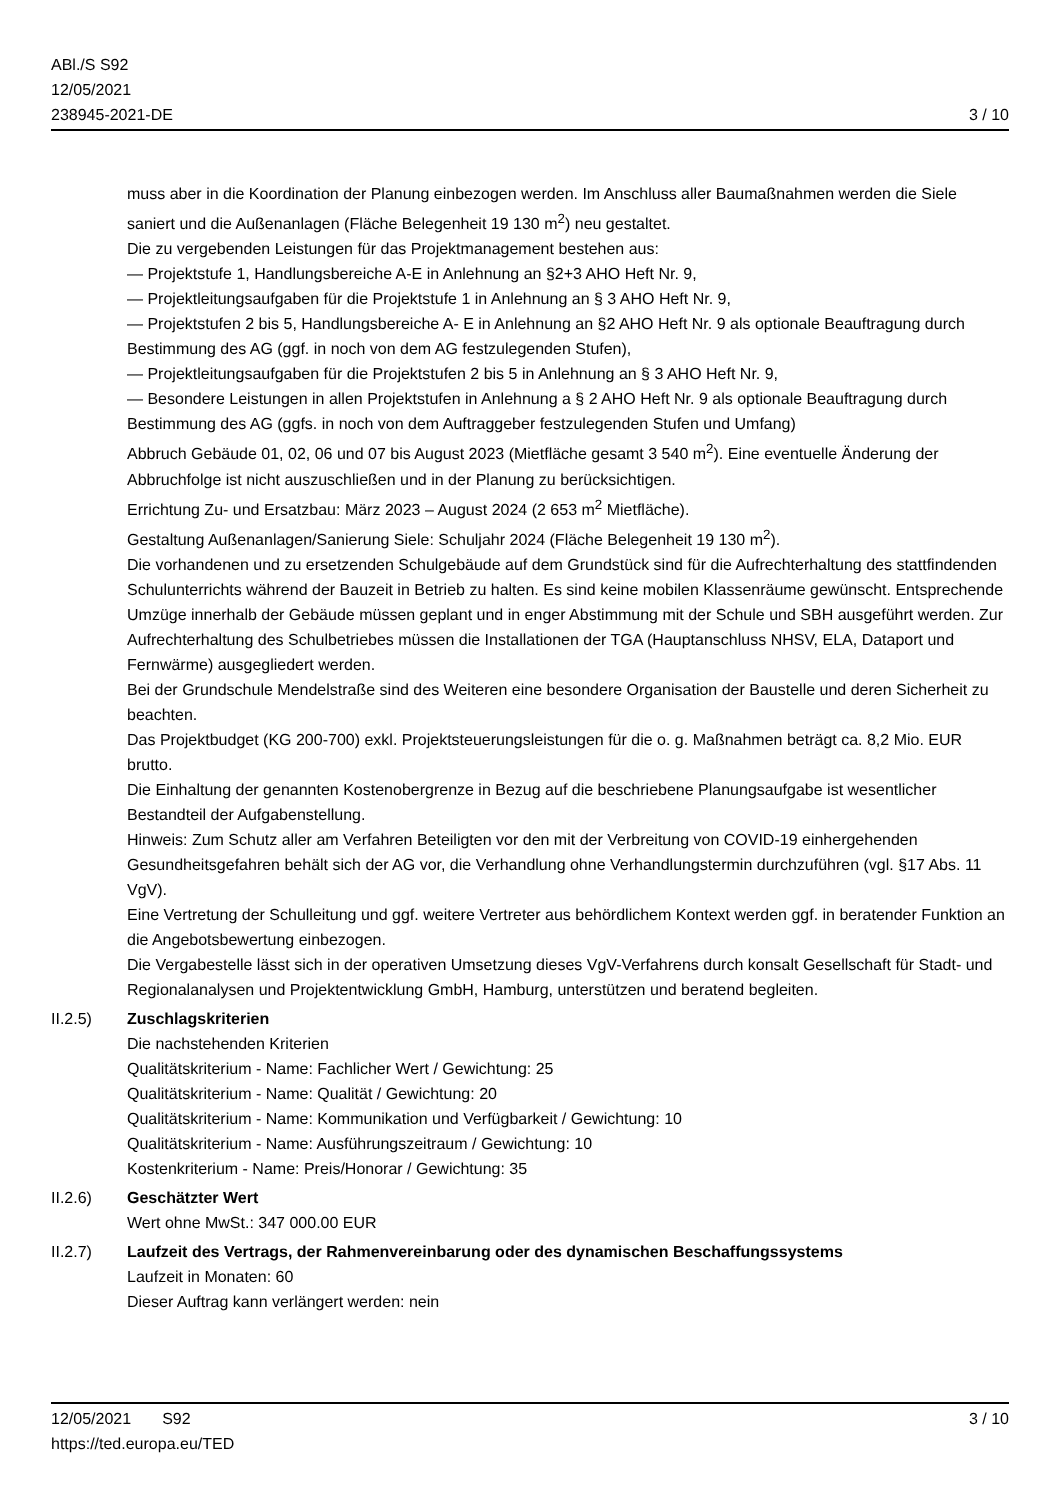ABl./S S92
12/05/2021
238945-2021-DE
3 / 10
muss aber in die Koordination der Planung einbezogen werden. Im Anschluss aller Baumaßnahmen werden die Siele saniert und die Außenanlagen (Fläche Belegenheit 19 130 m<sup>2</sup>) neu gestaltet.
Die zu vergebenden Leistungen für das Projektmanagement bestehen aus:
— Projektstufe 1, Handlungsbereiche A-E in Anlehnung an §2+3 AHO Heft Nr. 9,
— Projektleitungsaufgaben für die Projektstufe 1 in Anlehnung an § 3 AHO Heft Nr. 9,
— Projektstufen 2 bis 5, Handlungsbereiche A- E in Anlehnung an §2 AHO Heft Nr. 9 als optionale Beauftragung durch Bestimmung des AG (ggf. in noch von dem AG festzulegenden Stufen),
— Projektleitungsaufgaben für die Projektstufen 2 bis 5 in Anlehnung an § 3 AHO Heft Nr. 9,
— Besondere Leistungen in allen Projektstufen in Anlehnung a § 2 AHO Heft Nr. 9 als optionale Beauftragung durch Bestimmung des AG (ggfs. in noch von dem Auftraggeber festzulegenden Stufen und Umfang)
Abbruch Gebäude 01, 02, 06 und 07 bis August 2023 (Mietfläche gesamt 3 540 m<sup>2</sup>). Eine eventuelle Änderung der Abbruchfolge ist nicht auszuschließen und in der Planung zu berücksichtigen.
Errichtung Zu- und Ersatzbau: März 2023 – August 2024 (2 653 m<sup>2</sup> Mietfläche).
Gestaltung Außenanlagen/Sanierung Siele: Schuljahr 2024 (Fläche Belegenheit 19 130 m<sup>2</sup>).
Die vorhandenen und zu ersetzenden Schulgebäude auf dem Grundstück sind für die Aufrechterhaltung des stattfindenden Schulunterrichts während der Bauzeit in Betrieb zu halten. Es sind keine mobilen Klassenräume gewünscht. Entsprechende Umzüge innerhalb der Gebäude müssen geplant und in enger Abstimmung mit der Schule und SBH ausgeführt werden. Zur Aufrechterhaltung des Schulbetriebes müssen die Installationen der TGA (Hauptanschluss NHSV, ELA, Dataport und Fernwärme) ausgegliedert werden.
Bei der Grundschule Mendelstraße sind des Weiteren eine besondere Organisation der Baustelle und deren Sicherheit zu beachten.
Das Projektbudget (KG 200-700) exkl. Projektsteuerungsleistungen für die o. g. Maßnahmen beträgt ca. 8,2 Mio. EUR brutto.
Die Einhaltung der genannten Kostenobergrenze in Bezug auf die beschriebene Planungsaufgabe ist wesentlicher Bestandteil der Aufgabenstellung.
Hinweis: Zum Schutz aller am Verfahren Beteiligten vor den mit der Verbreitung von COVID-19 einhergehenden Gesundheitsgefahren behält sich der AG vor, die Verhandlung ohne Verhandlungstermin durchzuführen (vgl. §17 Abs. 11 VgV).
Eine Vertretung der Schulleitung und ggf. weitere Vertreter aus behördlichem Kontext werden ggf. in beratender Funktion an die Angebotsbewertung einbezogen.
Die Vergabestelle lässt sich in der operativen Umsetzung dieses VgV-Verfahrens durch konsalt Gesellschaft für Stadt- und Regionalanalysen und Projektentwicklung GmbH, Hamburg, unterstützen und beratend begleiten.
II.2.5) Zuschlagskriterien
Die nachstehenden Kriterien
Qualitätskriterium - Name: Fachlicher Wert / Gewichtung: 25
Qualitätskriterium - Name: Qualität / Gewichtung: 20
Qualitätskriterium - Name: Kommunikation und Verfügbarkeit / Gewichtung: 10
Qualitätskriterium - Name: Ausführungszeitraum / Gewichtung: 10
Kostenkriterium - Name: Preis/Honorar / Gewichtung: 35
II.2.6) Geschätzter Wert
Wert ohne MwSt.: 347 000.00 EUR
II.2.7) Laufzeit des Vertrags, der Rahmenvereinbarung oder des dynamischen Beschaffungssystems
Laufzeit in Monaten: 60
Dieser Auftrag kann verlängert werden: nein
12/05/2021 S92 3 / 10
https://ted.europa.eu/TED